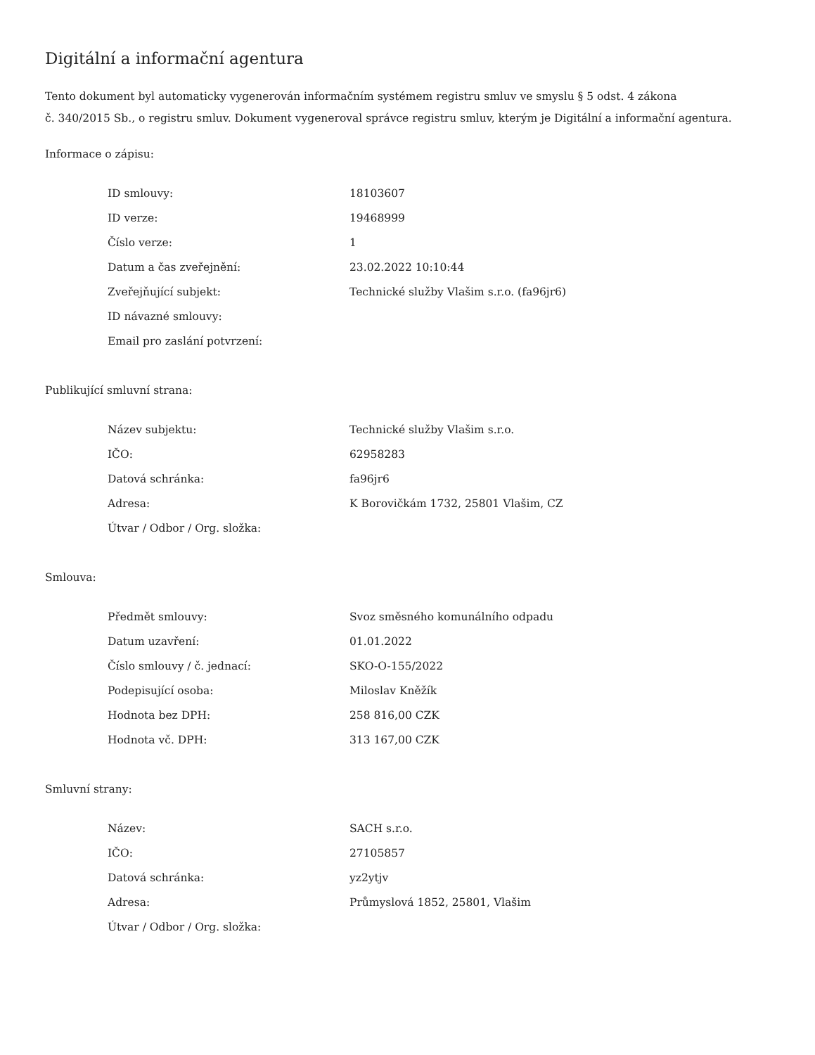Digitální a informační agentura
Tento dokument byl automaticky vygenerován informačním systémem registru smluv ve smyslu § 5 odst. 4 zákona
č. 340/2015 Sb., o registru smluv. Dokument vygeneroval správce registru smluv, kterým je Digitální a informační agentura.
Informace o zápisu:
| ID smlouvy: | 18103607 |
| ID verze: | 19468999 |
| Číslo verze: | 1 |
| Datum a čas zveřejnění: | 23.02.2022 10:10:44 |
| Zveřejňující subjekt: | Technické služby Vlašim s.r.o. (fa96jr6) |
| ID návazné smlouvy: | |
| Email pro zaslání potvrzení: | |
Publikující smluvní strana:
| Název subjektu: | Technické služby Vlašim s.r.o. |
| IČO: | 62958283 |
| Datová schránka: | fa96jr6 |
| Adresa: | K Borovičkám 1732, 25801 Vlašim, CZ |
| Útvar / Odbor / Org. složka: | |
Smlouva:
| Předmět smlouvy: | Svoz směsného komunálního odpadu |
| Datum uzavření: | 01.01.2022 |
| Číslo smlouvy / č. jednací: | SKO-O-155/2022 |
| Podepisující osoba: | Miloslav Kněžík |
| Hodnota bez DPH: | 258 816,00 CZK |
| Hodnota vč. DPH: | 313 167,00 CZK |
Smluvní strany:
| Název: | SACH s.r.o. |
| IČO: | 27105857 |
| Datová schránka: | yz2ytjv |
| Adresa: | Průmyslová 1852, 25801, Vlašim |
| Útvar / Odbor / Org. složka: | |